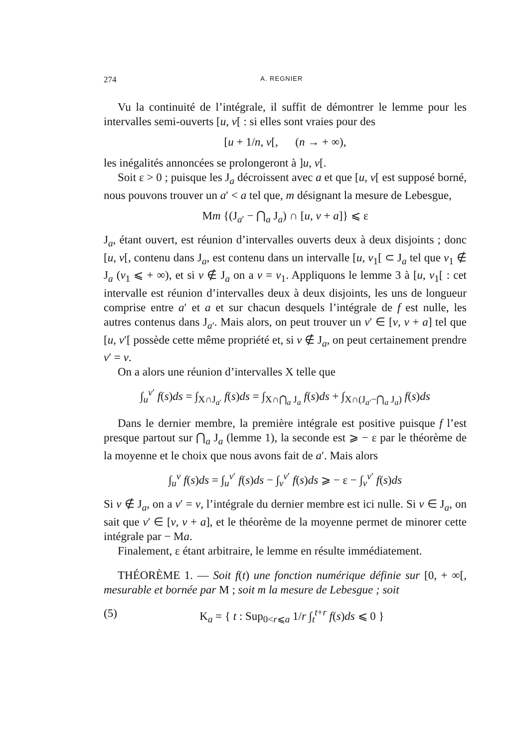274 A. REGNIER
Vu la continuité de l’intégrale, il suffit de démontrer le lemme pour les intervalles semi-ouverts [u, v[ : si elles sont vraies pour des
[u + 1/n, v[, (n → + ∞),
les inégalités annoncées se prolongeront à ]u, v[.
Soit ε > 0 ; puisque les J<sub>a</sub> décroissent avec a et que [u, v[ est supposé borné, nous pouvons trouver un a′ < a tel que, m désignant la mesure de Lebesgue,
Mm {(J<sub>a′</sub> − ⋂<sub>a</sub> J<sub>a</sub>) ∩ [u, v + a]} ⩽ ε
J<sub>a</sub>, étant ouvert, est réunion d’intervalles ouverts deux à deux disjoints ; donc [u, v[, contenu dans J<sub>a</sub>, est contenu dans un intervalle [u, v<sub>1</sub>[ ⊂ J<sub>a</sub> tel que v<sub>1</sub> ∉ J<sub>a</sub> (v<sub>1</sub> ⩽ + ∞), et si v ∉ J<sub>a</sub> on a v = v<sub>1</sub>. Appliquons le lemme 3 à [u, v<sub>1</sub>[ : cet intervalle est réunion d’intervalles deux à deux disjoints, les uns de longueur comprise entre a′ et a et sur chacun desquels l’intégrale de f est nulle, les autres contenus dans J<sub>a′</sub>. Mais alors, on peut trouver un v′ ∈ [v, v + a] tel que [u, v′[ possède cette même propriété et, si v ∉ J<sub>a</sub>, on peut certainement prendre v′ = v.
On a alors une réunion d’intervalles X telle que
∫<sub>u</sub><sup>v′</sup> f(s)ds = ∫<sub>X∩J<sub>a′</sub></sub> f(s)ds = ∫<sub>X∩⋂<sub>a</sub> J<sub>a</sub></sub> f(s)ds + ∫<sub>X∩(J<sub>a′</sub>−⋂<sub>a</sub> J<sub>a</sub>)</sub> f(s)ds
Dans le dernier membre, la première intégrale est positive puisque f l’est presque partout sur ⋂<sub>a</sub> J<sub>a</sub> (lemme 1), la seconde est ⩾ − ε par le théorème de la moyenne et le choix que nous avons fait de a′. Mais alors
∫<sub>u</sub><sup>v</sup> f(s)ds = ∫<sub>u</sub><sup>v′</sup> f(s)ds − ∫<sub>v</sub><sup>v′</sup> f(s)ds ⩾ − ε − ∫<sub>v</sub><sup>v′</sup> f(s)ds
Si v ∉ J<sub>a</sub>, on a v′ = v, l’intégrale du dernier membre est ici nulle. Si v ∈ J<sub>a</sub>, on sait que v′ ∈ [v, v + a], et le théorème de la moyenne permet de minorer cette intégrale par − Ma.
Finalement, ε étant arbitraire, le lemme en résulte immédiatement.
THÉORÈME 1. — Soit f(t) une fonction numérique définie sur [0, + ∞[, mesurable et bornée par M ; soit m la mesure de Lebesgue ; soit
(5) K<sub>a</sub> = { t : Sup<sub>0<r⩽a</sub> 1/r ∫<sub>t</sub><sup>t+r</sup> f(s)ds ⩽ 0 }